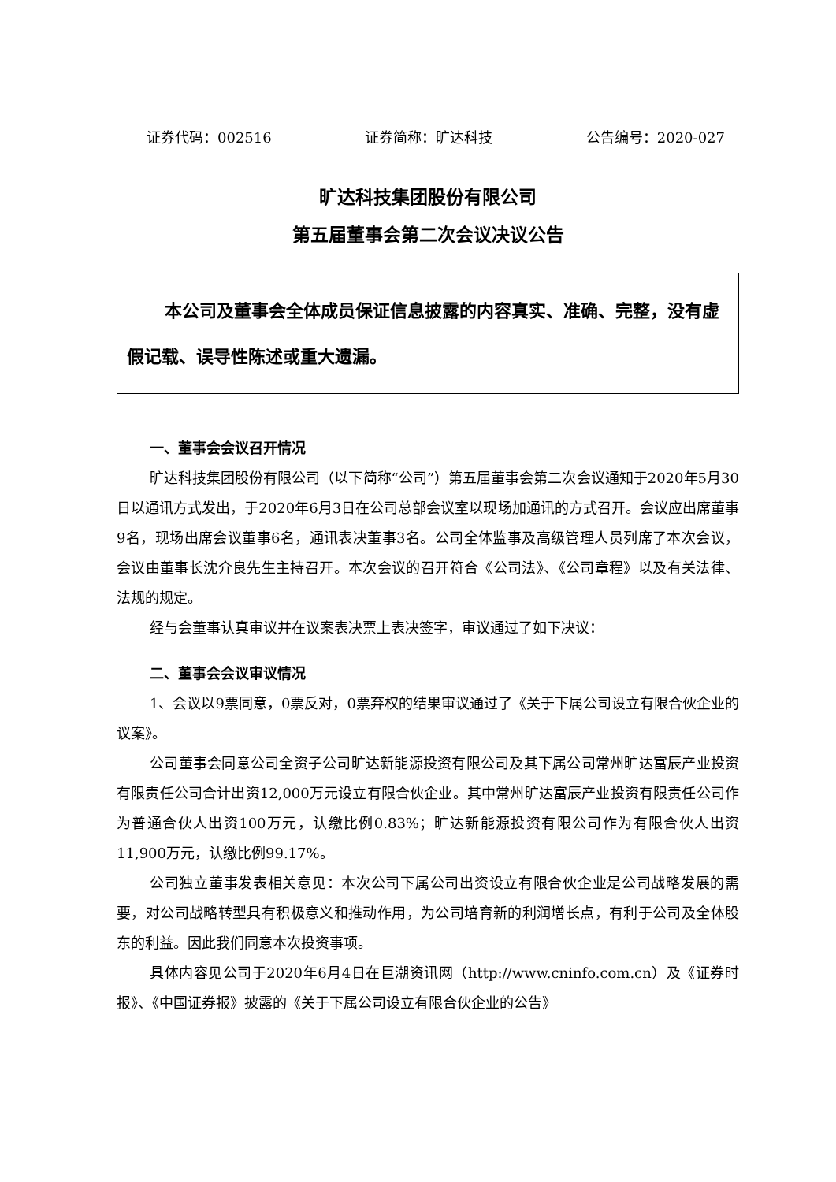证券代码：002516 证券简称：旷达科技 公告编号：2020-027
旷达科技集团股份有限公司
第五届董事会第二次会议决议公告
本公司及董事会全体成员保证信息披露的内容真实、准确、完整，没有虚假记载、误导性陈述或重大遗漏。
一、董事会会议召开情况
旷达科技集团股份有限公司（以下简称“公司”）第五届董事会第二次会议通知于2020年5月30日以通讯方式发出，于2020年6月3日在公司总部会议室以现场加通讯的方式召开。会议应出席董事9名，现场出席会议董事6名，通讯表决董事3名。公司全体监事及高级管理人员列席了本次会议，会议由董事长沈介良先生主持召开。本次会议的召开符合《公司法》、《公司章程》以及有关法律、法规的规定。
经与会董事认真审议并在议案表决票上表决签字，审议通过了如下决议：
二、董事会会议审议情况
1、会议以9票同意，0票反对，0票弃权的结果审议通过了《关于下属公司设立有限合伙企业的议案》。
公司董事会同意公司全资子公司旷达新能源投资有限公司及其下属公司常州旷达富辰产业投资有限责任公司合计出资12,000万元设立有限合伙企业。其中常州旷达富辰产业投资有限责任公司作为普通合伙人出资100万元，认缴比例0.83%；旷达新能源投资有限公司作为有限合伙人出资11,900万元，认缴比例99.17%。
公司独立董事发表相关意见：本次公司下属公司出资设立有限合伙企业是公司战略发展的需要，对公司战略转型具有积极意义和推动作用，为公司培育新的利润增长点，有利于公司及全体股东的利益。因此我们同意本次投资事项。
具体内容见公司于2020年6月4日在巨潮资讯网（http://www.cninfo.com.cn）及《证券时报》、《中国证券报》披露的《关于下属公司设立有限合伙企业的公告》